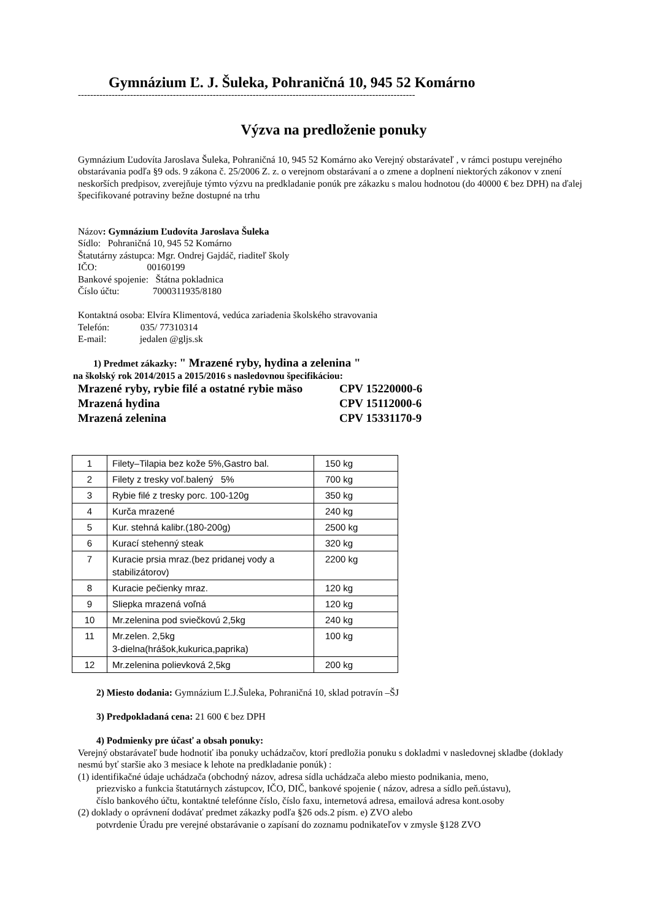Gymnázium Ľ. J. Šuleka, Pohraničná 10, 945 52 Komárno
--------------------------------------------------------------------------------------------------------------
Výzva na predloženie ponuky
Gymnázium Ľudovíta Jaroslava Šuleka, Pohraničná 10, 945 52 Komárno ako Verejný obstarávateľ , v rámci postupu verejného obstarávania podľa §9 ods. 9 zákona č. 25/2006 Z. z. o verejnom obstarávaní a o zmene a doplnení niektorých zákonov v znení neskorších predpisov, zverejňuje týmto výzvu na predkladanie ponúk pre zákazku s malou hodnotou (do 40000 € bez DPH) na ďalej špecifikované potraviny bežne dostupné na trhu
Názov: Gymnázium Ľudovíta Jaroslava Šuleka
Sídlo: Pohraničná 10, 945 52 Komárno
Štatutárny zástupca: Mgr. Ondrej Gajdáč, riaditeľ školy
IČO: 00160199
Bankové spojenie: Štátna pokladnica
Číslo účtu: 7000311935/8180
Kontaktná osoba: Elvíra Klimentová, vedúca zariadenia školského stravovania
Telefón: 035/ 77310314
E-mail: jedalen @gljs.sk
1) Predmet zákazky: " Mrazené ryby, hydina a zelenina "
na školský rok 2014/2015 a 2015/2016 s nasledovnou špecifikáciou:
Mrazené ryby, rybie filé a ostatné rybie mäso CPV 15220000-6
Mrazená hydina CPV 15112000-6
Mrazená zelenina CPV 15331170-9
| 1 | Filety–Tilapia bez kože 5%,Gastro bal. | 150 kg |
| 2 | Filety z tresky voľ.balený 5% | 700 kg |
| 3 | Rybie filé z tresky porc. 100-120g | 350 kg |
| 4 | Kurča mrazené | 240 kg |
| 5 | Kur. stehná kalibr.(180-200g) | 2500 kg |
| 6 | Kurací stehenný steak | 320 kg |
| 7 | Kuracie prsia mraz.(bez pridanej vody a stabilizátorov) | 2200 kg |
| 8 | Kuracie pečienky mraz. | 120 kg |
| 9 | Sliepka mrazená voľná | 120 kg |
| 10 | Mr.zelenina pod sviečkovú 2,5kg | 240 kg |
| 11 | Mr.zelen. 2,5kg 3-dielna(hrášok,kukurica,paprika) | 100 kg |
| 12 | Mr.zelenina polievková 2,5kg | 200 kg |
2) Miesto dodania: Gymnázium Ľ.J.Šuleka, Pohraničná 10, sklad potravín –ŠJ
3) Predpokladaná cena: 21 600 € bez DPH
4) Podmienky pre účasť a obsah ponuky:
Verejný obstarávateľ bude hodnotiť iba ponuky uchádzačov, ktorí predložia ponuku s dokladmi v nasledovnej skladbe (doklady nesmú byť staršie ako 3 mesiace k lehote na predkladanie ponúk) :
(1) identifikačné údaje uchádzača (obchodný názov, adresa sídla uchádzača alebo miesto podnikania, meno,
priezvisko a funkcia štatutárnych zástupcov, IČO, DIČ, bankové spojenie ( názov, adresa a sídlo peň.ústavu),
číslo bankového účtu, kontaktné telefónne číslo, číslo faxu, internetová adresa, emailová adresa kont.osoby
(2) doklady o oprávnení dodávať predmet zákazky podľa §26 ods.2 písm. e) ZVO alebo
potvrdenie Úradu pre verejné obstarávanie o zapísaní do zoznamu podnikateľov v zmysle §128 ZVO